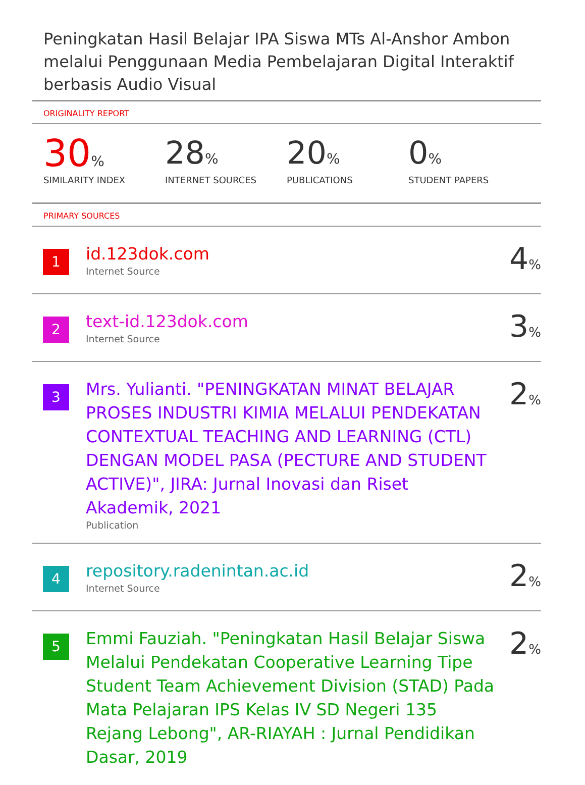Peningkatan Hasil Belajar IPA Siswa MTs Al-Anshor Ambon melalui Penggunaan Media Pembelajaran Digital Interaktif berbasis Audio Visual
ORIGINALITY REPORT
30%
SIMILARITY INDEX
28%
INTERNET SOURCES
20%
PUBLICATIONS
0%
STUDENT PAPERS
PRIMARY SOURCES
| 1 | id.123dok.com Internet Source | 4 % |
| 2 | text-id.123dok.com Internet Source | 3 % |
| 3 | Mrs. Yulianti. "PENINGKATAN MINAT BELAJAR PROSES INDUSTRI KIMIA MELALUI PENDEKATAN CONTEXTUAL TEACHING AND LEARNING (CTL) DENGAN MODEL PASA (PECTURE AND STUDENT ACTIVE)", JIRA: Jurnal Inovasi dan Riset Akademik, 2021 Publication | 2 % |
| 4 | repository.radenintan.ac.id Internet Source | 2 % |
| 5 | Emmi Fauziah. "Peningkatan Hasil Belajar Siswa Melalui Pendekatan Cooperative Learning Tipe Student Team Achievement Division (STAD) Pada Mata Pelajaran IPS Kelas IV SD Negeri 135 Rejang Lebong", AR-RIAYAH : Jurnal Pendidikan Dasar, 2019 | 2 % |